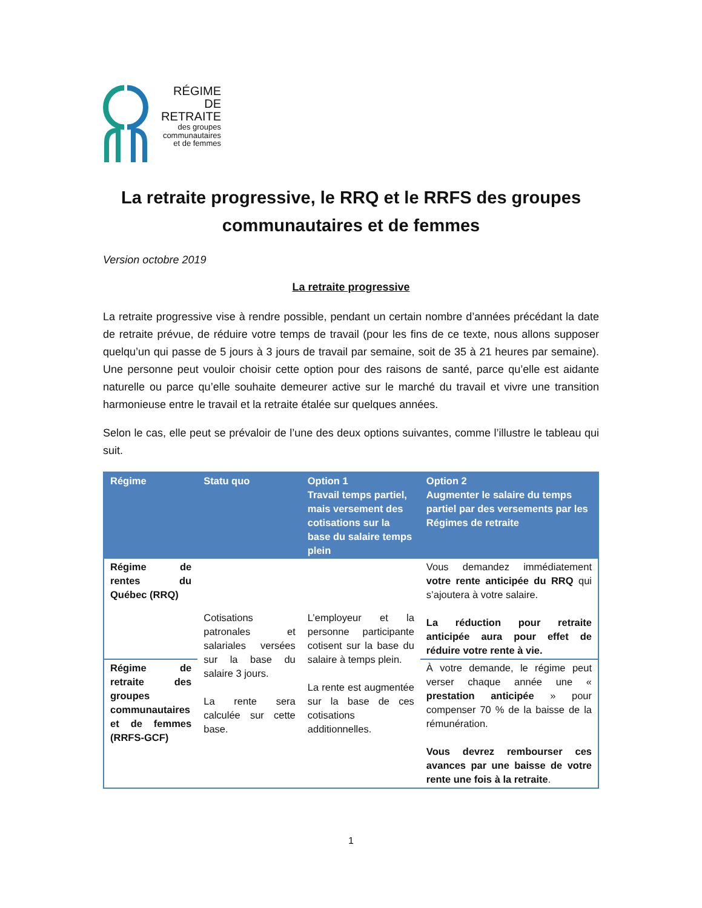RÉGIME
DE RETRAITE
des groupes
communautaires
et de femmes
La retraite progressive, le RRQ et le RRFS des groupes communautaires et de femmes
Version octobre 2019
La retraite progressive
La retraite progressive vise à rendre possible, pendant un certain nombre d’années précédant la date de retraite prévue, de réduire votre temps de travail (pour les fins de ce texte, nous allons supposer quelqu’un qui passe de 5 jours à 3 jours de travail par semaine, soit de 35 à 21 heures par semaine). Une personne peut vouloir choisir cette option pour des raisons de santé, parce qu’elle est aidante naturelle ou parce qu’elle souhaite demeurer active sur le marché du travail et vivre une transition harmonieuse entre le travail et la retraite étalée sur quelques années.
Selon le cas, elle peut se prévaloir de l’une des deux options suivantes, comme l’illustre le tableau qui suit.
| Régime | Statu quo | Option 1 Travail temps partiel, mais versement des cotisations sur la base du salaire temps plein | Option 2 Augmenter le salaire du temps partiel par des versements par les Régimes de retraite |
| --- | --- | --- | --- |
| Régime de rentes du Québec (RRQ) | Cotisations patronales et salariales versées sur la base du salaire 3 jours. La rente sera calculée sur cette base. | L’employeur et la personne participante cotisent sur la base du salaire à temps plein. La rente est augmentée sur la base de ces cotisations additionnelles. | Vous demandez immédiatement votre rente anticipée du RRQ qui s’ajoutera à votre salaire. La réduction pour retraite anticipée aura pour effet de réduire votre rente à vie. |
| Régime de retraite des groupes communautaires et de femmes (RRFS-GCF) | | | À votre demande, le régime peut verser chaque année une « prestation anticipée » pour compenser 70 % de la baisse de la rémunération. Vous devrez rembourser ces avances par une baisse de votre rente une fois à la retraite . |
1